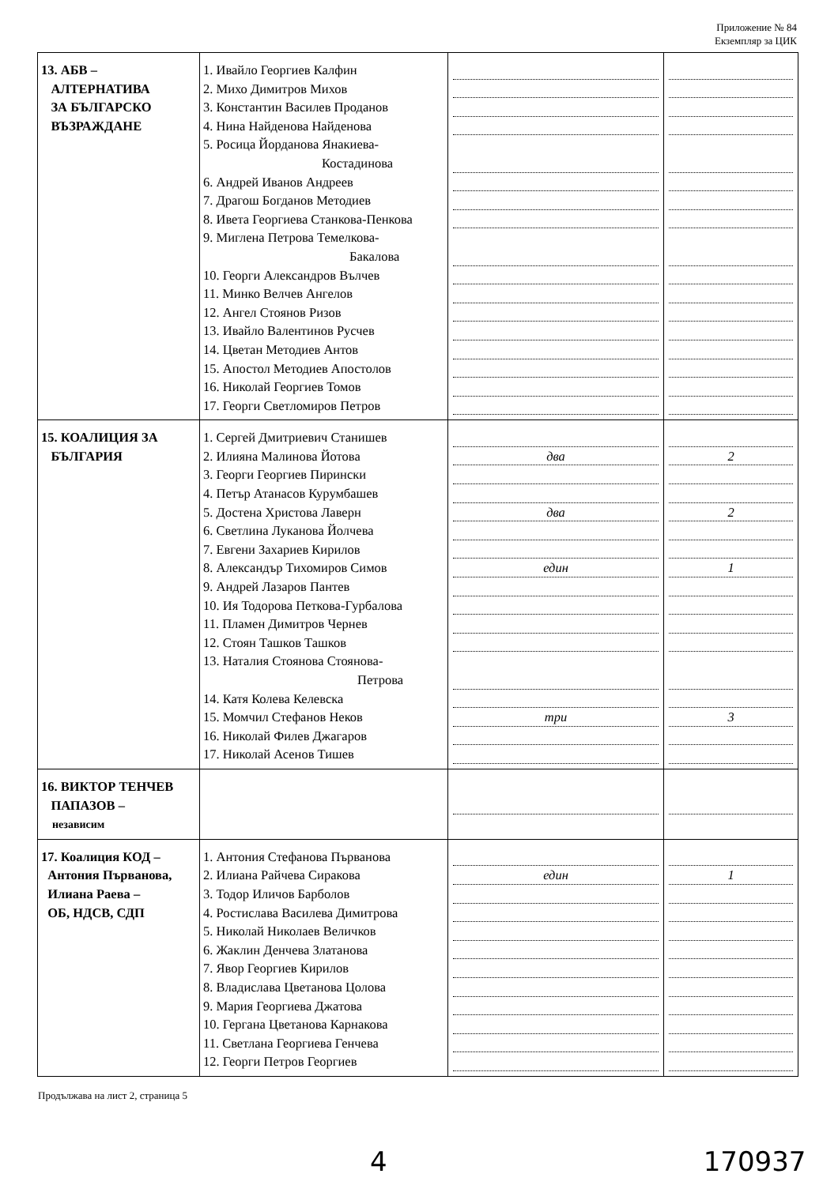Приложение № 84
Екземпляр за ЦИК
| 13. АБВ – АЛТЕРНАТИВА ЗА БЪЛГАРСКО ВЪЗРАЖДАНЕ | 1. Ивайло Георгиев Калфин 2. Михо Димитров Михов 3. Константин Василев Проданов 4. Нина Найденова Найденова 5. Росица Йорданова Янакиева- Костадинова 6. Андрей Иванов Андреев 7. Драгош Богданов Методиев 8. Ивета Георгиева Станкова-Пенкова 9. Миглена Петрова Темелкова- Бакалова 10. Георги Александров Вълчев 11. Минко Велчев Ангелов 12. Ангел Стоянов Ризов 13. Ивайло Валентинов Русчев 14. Цветан Методиев Антов 15. Апостол Методиев Апостолов 16. Николай Георгиев Томов 17. Георги Светломиров Петров | | |
| 15. КОАЛИЦИЯ ЗА БЪЛГАРИЯ | 1. Сергей Дмитриевич Станишев 2. Илияна Малинова Йотова 3. Георги Георгиев Пирински 4. Петър Атанасов Курумбашев 5. Достена Христова Лаверн 6. Светлина Луканова Йолчева 7. Евгени Захариев Кирилов 8. Александър Тихомиров Симов 9. Андрей Лазаров Пантев 10. Ия Тодорова Петкова-Гурбалова 11. Пламен Димитров Чернев 12. Стоян Ташков Ташков 13. Наталия Стоянова Стоянова- Петрова 14. Катя Колева Келевска 15. Момчил Стефанов Неков 16. Николай Филев Джагаров 17. Николай Асенов Тишев | два два един три | 2 2 1 3 |
| 16. ВИКТОР ТЕНЧЕВ ПАПАЗОВ – независим | | | |
| 17. Коалиция КОД – Антония Първанова, Илиана Раева – ОБ, НДСВ, СДП | 1. Антония Стефанова Първанова 2. Илиана Райчева Сиракова 3. Тодор Иличов Барболов 4. Ростислава Василева Димитрова 5. Николай Николаев Величков 6. Жаклин Денчева Златанова 7. Явор Георгиев Кирилов 8. Владислава Цветанова Цолова 9. Мария Георгиева Джатова 10. Гергана Цветанова Карнакова 11. Светлана Георгиева Генчева 12. Георги Петров Георгиев | един | 1 |
Продължава на лист 2, страница 5
4 170937